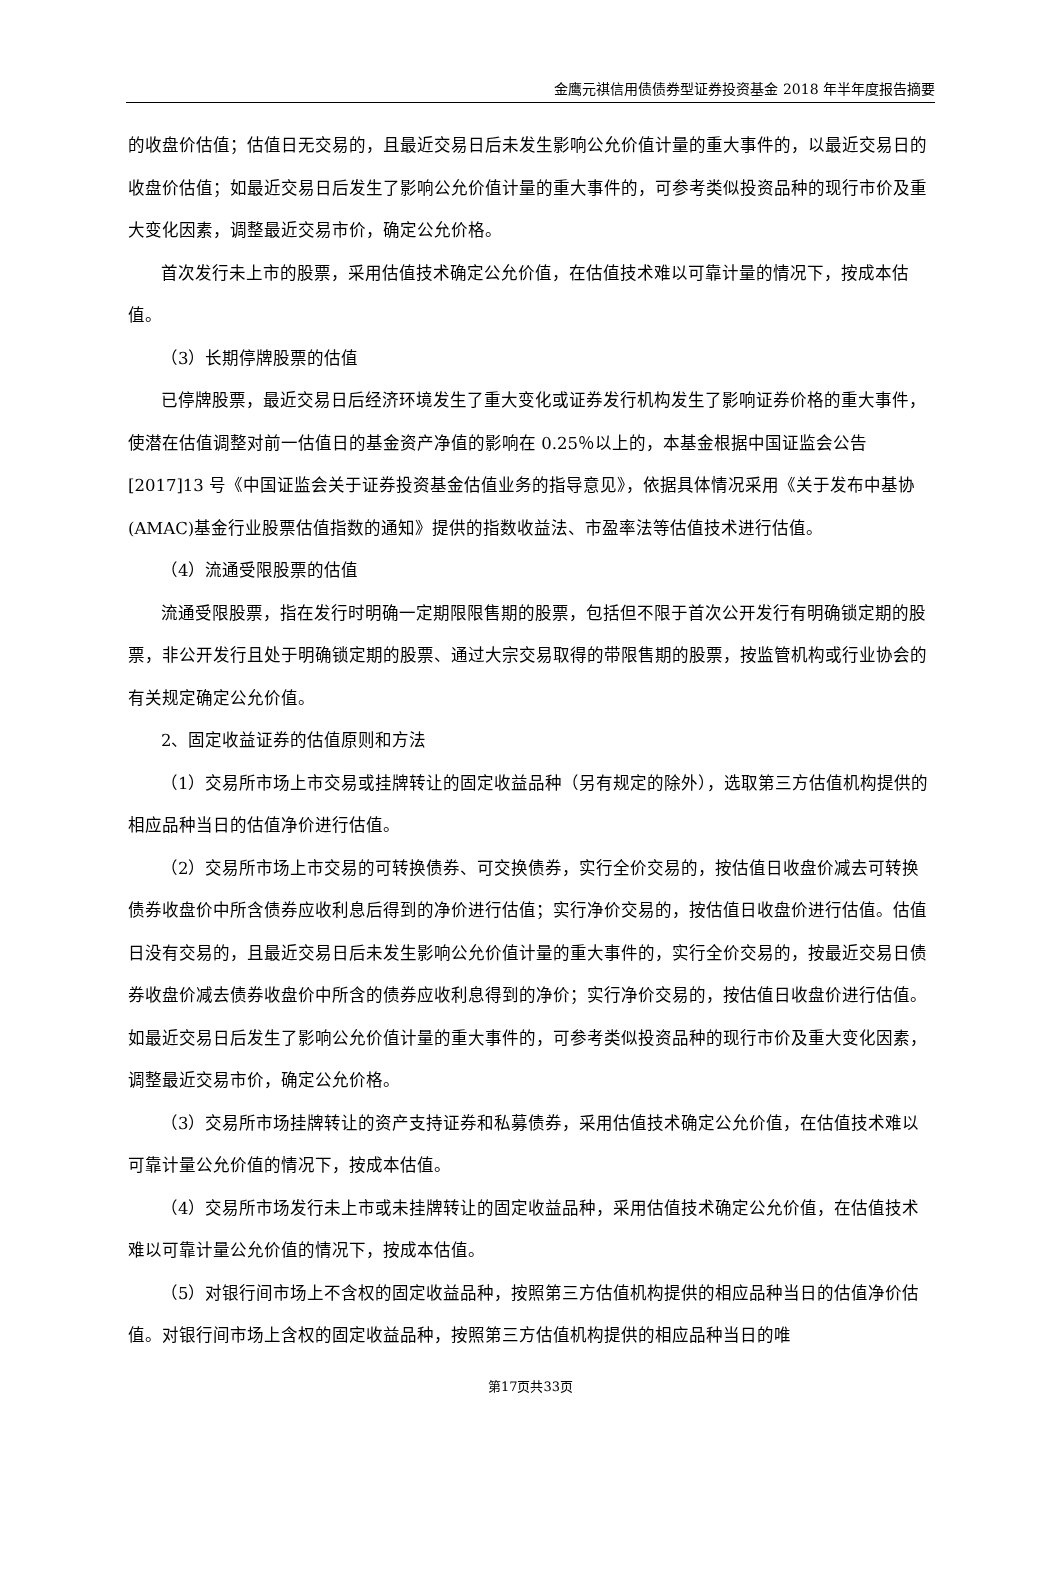金鹰元祺信用债债券型证券投资基金 2018 年半年度报告摘要
的收盘价估值；估值日无交易的，且最近交易日后未发生影响公允价值计量的重大事件的，以最近交易日的收盘价估值；如最近交易日后发生了影响公允价值计量的重大事件的，可参考类似投资品种的现行市价及重大变化因素，调整最近交易市价，确定公允价格。
首次发行未上市的股票，采用估值技术确定公允价值，在估值技术难以可靠计量的情况下，按成本估值。
（3）长期停牌股票的估值
已停牌股票，最近交易日后经济环境发生了重大变化或证券发行机构发生了影响证券价格的重大事件，使潜在估值调整对前一估值日的基金资产净值的影响在 0.25％以上的，本基金根据中国证监会公告[2017]13 号《中国证监会关于证券投资基金估值业务的指导意见》，依据具体情况采用《关于发布中基协(AMAC)基金行业股票估值指数的通知》提供的指数收益法、市盈率法等估值技术进行估值。
（4）流通受限股票的估值
流通受限股票，指在发行时明确一定期限限售期的股票，包括但不限于首次公开发行有明确锁定期的股票，非公开发行且处于明确锁定期的股票、通过大宗交易取得的带限售期的股票，按监管机构或行业协会的有关规定确定公允价值。
2、固定收益证券的估值原则和方法
（1）交易所市场上市交易或挂牌转让的固定收益品种（另有规定的除外），选取第三方估值机构提供的相应品种当日的估值净价进行估值。
（2）交易所市场上市交易的可转换债券、可交换债券，实行全价交易的，按估值日收盘价减去可转换债券收盘价中所含债券应收利息后得到的净价进行估值；实行净价交易的，按估值日收盘价进行估值。估值日没有交易的，且最近交易日后未发生影响公允价值计量的重大事件的，实行全价交易的，按最近交易日债券收盘价减去债券收盘价中所含的债券应收利息得到的净价；实行净价交易的，按估值日收盘价进行估值。如最近交易日后发生了影响公允价值计量的重大事件的，可参考类似投资品种的现行市价及重大变化因素，调整最近交易市价，确定公允价格。
（3）交易所市场挂牌转让的资产支持证券和私募债券，采用估值技术确定公允价值，在估值技术难以可靠计量公允价值的情况下，按成本估值。
（4）交易所市场发行未上市或未挂牌转让的固定收益品种，采用估值技术确定公允价值，在估值技术难以可靠计量公允价值的情况下，按成本估值。
（5）对银行间市场上不含权的固定收益品种，按照第三方估值机构提供的相应品种当日的估值净价估值。对银行间市场上含权的固定收益品种，按照第三方估值机构提供的相应品种当日的唯
第17页共33页